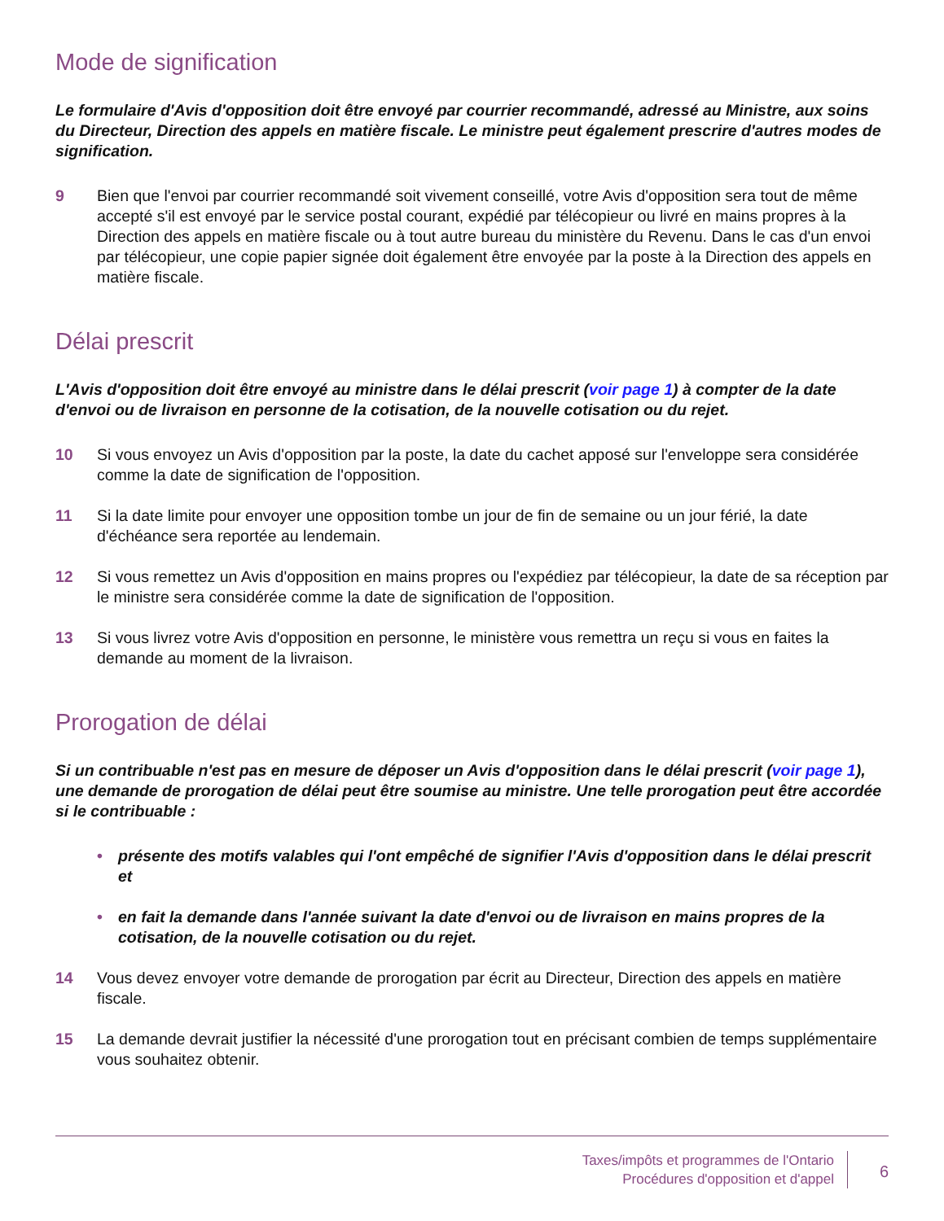Mode de signification
Le formulaire d'Avis d'opposition doit être envoyé par courrier recommandé, adressé au Ministre, aux soins du Directeur, Direction des appels en matière fiscale. Le ministre peut également prescrire d'autres modes de signification.
9 Bien que l'envoi par courrier recommandé soit vivement conseillé, votre Avis d'opposition sera tout de même accepté s'il est envoyé par le service postal courant, expédié par télécopieur ou livré en mains propres à la Direction des appels en matière fiscale ou à tout autre bureau du ministère du Revenu. Dans le cas d'un envoi par télécopieur, une copie papier signée doit également être envoyée par la poste à la Direction des appels en matière fiscale.
Délai prescrit
L'Avis d'opposition doit être envoyé au ministre dans le délai prescrit (voir page 1) à compter de la date d'envoi ou de livraison en personne de la cotisation, de la nouvelle cotisation ou du rejet.
10 Si vous envoyez un Avis d'opposition par la poste, la date du cachet apposé sur l'enveloppe sera considérée comme la date de signification de l'opposition.
11 Si la date limite pour envoyer une opposition tombe un jour de fin de semaine ou un jour férié, la date d'échéance sera reportée au lendemain.
12 Si vous remettez un Avis d'opposition en mains propres ou l'expédiez par télécopieur, la date de sa réception par le ministre sera considérée comme la date de signification de l'opposition.
13 Si vous livrez votre Avis d'opposition en personne, le ministère vous remettra un reçu si vous en faites la demande au moment de la livraison.
Prorogation de délai
Si un contribuable n'est pas en mesure de déposer un Avis d'opposition dans le délai prescrit (voir page 1), une demande de prorogation de délai peut être soumise au ministre. Une telle prorogation peut être accordée si le contribuable :
• présente des motifs valables qui l'ont empêché de signifier l'Avis d'opposition dans le délai prescrit et
• en fait la demande dans l'année suivant la date d'envoi ou de livraison en mains propres de la cotisation, de la nouvelle cotisation ou du rejet.
14 Vous devez envoyer votre demande de prorogation par écrit au Directeur, Direction des appels en matière fiscale.
15 La demande devrait justifier la nécessité d'une prorogation tout en précisant combien de temps supplémentaire vous souhaitez obtenir.
Taxes/impôts et programmes de l'Ontario
Procédures d'opposition et d'appel
6